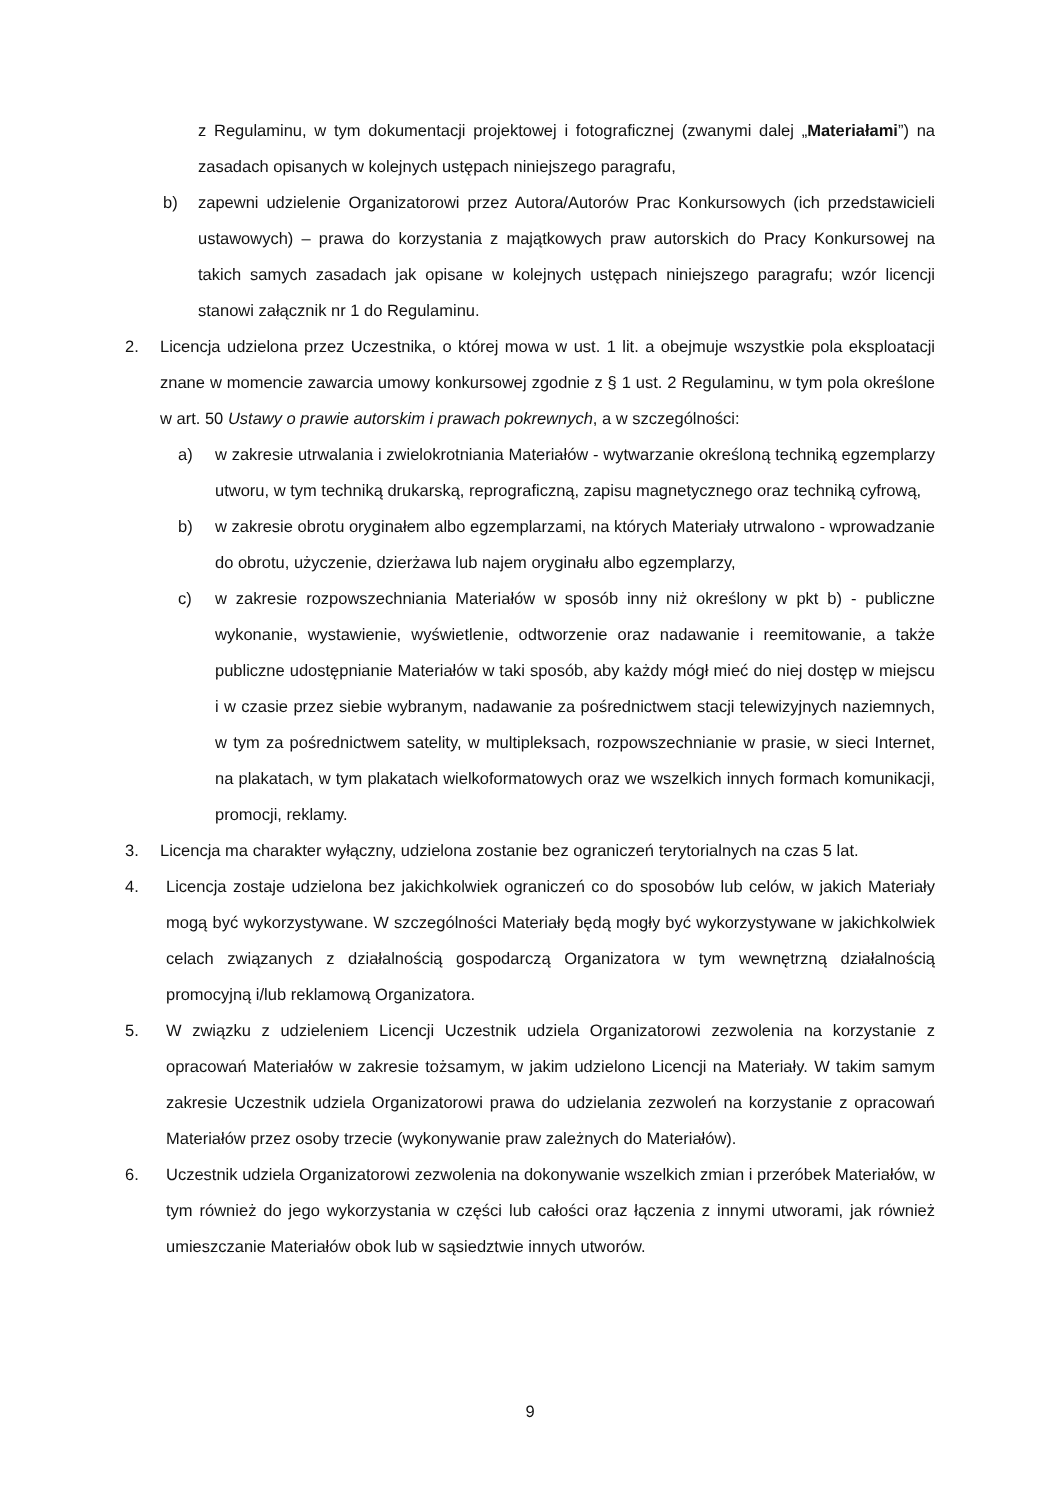z Regulaminu, w tym dokumentacji projektowej i fotograficznej (zwanymi dalej „Materiałami”) na zasadach opisanych w kolejnych ustępach niniejszego paragrafu,
b) zapewni udzielenie Organizatorowi przez Autora/Autorów Prac Konkursowych (ich przedstawicieli ustawowych) – prawa do korzystania z majątkowych praw autorskich do Pracy Konkursowej na takich samych zasadach jak opisane w kolejnych ustępach niniejszego paragrafu; wzór licencji stanowi załącznik nr 1 do Regulaminu.
2. Licencja udzielona przez Uczestnika, o której mowa w ust. 1 lit. a obejmuje wszystkie pola eksploatacji znane w momencie zawarcia umowy konkursowej zgodnie z § 1 ust. 2 Regulaminu, w tym pola określone w art. 50 Ustawy o prawie autorskim i prawach pokrewnych, a w szczególności:
a) w zakresie utrwalania i zwielokrotniania Materiałów - wytwarzanie określoną techniką egzemplarzy utworu, w tym techniką drukarską, reprograficzną, zapisu magnetycznego oraz techniką cyfrową,
b) w zakresie obrotu oryginałem albo egzemplarzami, na których Materiały utrwalono - wprowadzanie do obrotu, użyczenie, dzierżawa lub najem oryginału albo egzemplarzy,
c) w zakresie rozpowszechniania Materiałów w sposób inny niż określony w pkt b) - publiczne wykonanie, wystawienie, wyświetlenie, odtworzenie oraz nadawanie i reemitowanie, a także publiczne udostępnianie Materiałów w taki sposób, aby każdy mógł mieć do niej dostęp w miejscu i w czasie przez siebie wybranym, nadawanie za pośrednictwem stacji telewizyjnych naziemnych, w tym za pośrednictwem satelity, w multipleksach, rozpowszechnianie w prasie, w sieci Internet, na plakatach, w tym plakatach wielkoformatowych oraz we wszelkich innych formach komunikacji, promocji, reklamy.
3. Licencja ma charakter wyłączny, udzielona zostanie bez ograniczeń terytorialnych na czas 5 lat.
4. Licencja zostaje udzielona bez jakichkolwiek ograniczeń co do sposobów lub celów, w jakich Materiały mogą być wykorzystywane. W szczególności Materiały będą mogły być wykorzystywane w jakichkolwiek celach związanych z działalnością gospodarczą Organizatora w tym wewnętrzną działalnością promocyjną i/lub reklamową Organizatora.
5. W związku z udzieleniem Licencji Uczestnik udziela Organizatorowi zezwolenia na korzystanie z opracowań Materiałów w zakresie tożsamym, w jakim udzielono Licencji na Materiały. W takim samym zakresie Uczestnik udziela Organizatorowi prawa do udzielania zezwoleń na korzystanie z opracowań Materiałów przez osoby trzecie (wykonywanie praw zależnych do Materiałów).
6. Uczestnik udziela Organizatorowi zezwolenia na dokonywanie wszelkich zmian i przeróbek Materiałów, w tym również do jego wykorzystania w części lub całości oraz łączenia z innymi utworami, jak również umieszczanie Materiałów obok lub w sąsiedztwie innych utworów.
9